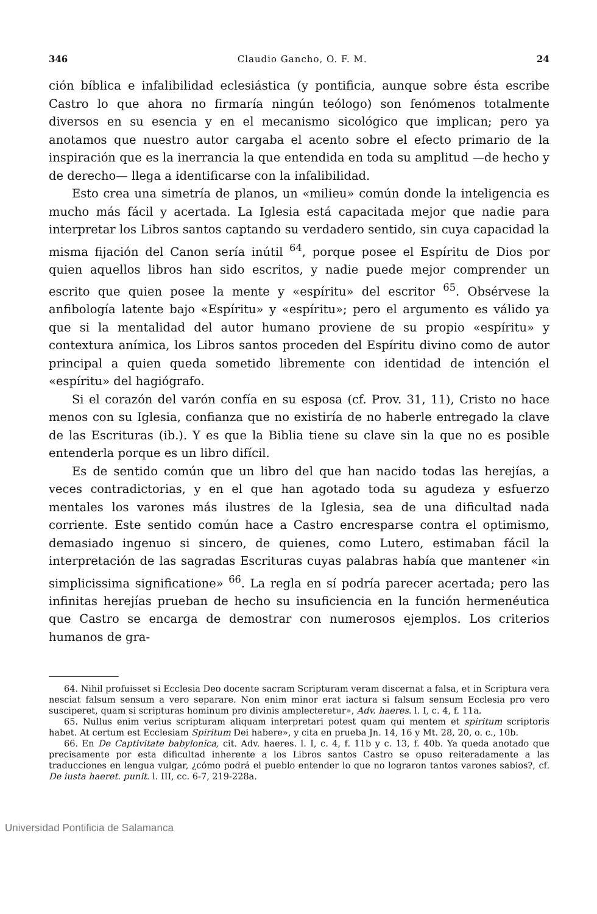346 Claudio Gancho, O. F. M. 24
ción bíblica e infalibilidad eclesiástica (y pontificia, aunque sobre ésta escribe Castro lo que ahora no firmaría ningún teólogo) son fenómenos totalmente diversos en su esencia y en el mecanismo sicológico que implican; pero ya anotamos que nuestro autor cargaba el acento sobre el efecto primario de la inspiración que es la inerrancia la que entendida en toda su amplitud —de hecho y de derecho— llega a identificarse con la infalibilidad.
Esto crea una simetría de planos, un «milieu» común donde la inteligencia es mucho más fácil y acertada. La Iglesia está capacitada mejor que nadie para interpretar los Libros santos captando su verdadero sentido, sin cuya capacidad la misma fijación del Canon sería inútil <sup>64</sup>, porque posee el Espíritu de Dios por quien aquellos libros han sido escritos, y nadie puede mejor comprender un escrito que quien posee la mente y «espíritu» del escritor <sup>65</sup>. Obsérvese la anfibología latente bajo «Espíritu» y «espíritu»; pero el argumento es válido ya que si la mentalidad del autor humano proviene de su propio «espíritu» y contextura anímica, los Libros santos proceden del Espíritu divino como de autor principal a quien queda sometido libremente con identidad de intención el «espíritu» del hagiógrafo.
Si el corazón del varón confía en su esposa (cf. Prov. 31, 11), Cristo no hace menos con su Iglesia, confianza que no existiría de no haberle entregado la clave de las Escrituras (ib.). Y es que la Biblia tiene su clave sin la que no es posible entenderla porque es un libro difícil.
Es de sentido común que un libro del que han nacido todas las herejías, a veces contradictorias, y en el que han agotado toda su agudeza y esfuerzo mentales los varones más ilustres de la Iglesia, sea de una dificultad nada corriente. Este sentido común hace a Castro encresparse contra el optimismo, demasiado ingenuo si sincero, de quienes, como Lutero, estimaban fácil la interpretación de las sagradas Escrituras cuyas palabras había que mantener «in simplicissima significatione» <sup>66</sup>. La regla en sí podría parecer acertada; pero las infinitas herejías prueban de hecho su insuficiencia en la función hermenéutica que Castro se encarga de demostrar con numerosos ejemplos. Los criterios humanos de gra-
64. Nihil profuisset si Ecclesia Deo docente sacram Scripturam veram discernat a falsa, et in Scriptura vera nesciat falsum sensum a vero separare. Non enim minor erat iactura si falsum sensum Ecclesia pro vero susciperet, quam si scripturas hominum pro divinis amplecteretur», Adv. haeres. l. I, c. 4, f. 11a.
65. Nullus enim verius scripturam aliquam interpretari potest quam qui mentem et spiritum scriptoris habet. At certum est Ecclesiam Spiritum Dei habere», y cita en prueba Jn. 14, 16 y Mt. 28, 20, o. c., 10b.
66. En De Captivitate babylonica, cit. Adv. haeres. l. I, c. 4, f. 11b y c. 13, f. 40b. Ya queda anotado que precisamente por esta dificultad inherente a los Libros santos Castro se opuso reiteradamente a las traducciones en lengua vulgar, ¿cómo podrá el pueblo entender lo que no lograron tantos varones sabios?, cf. De iusta haeret. punit. l. III, cc. 6-7, 219-228a.
Universidad Pontificia de Salamanca